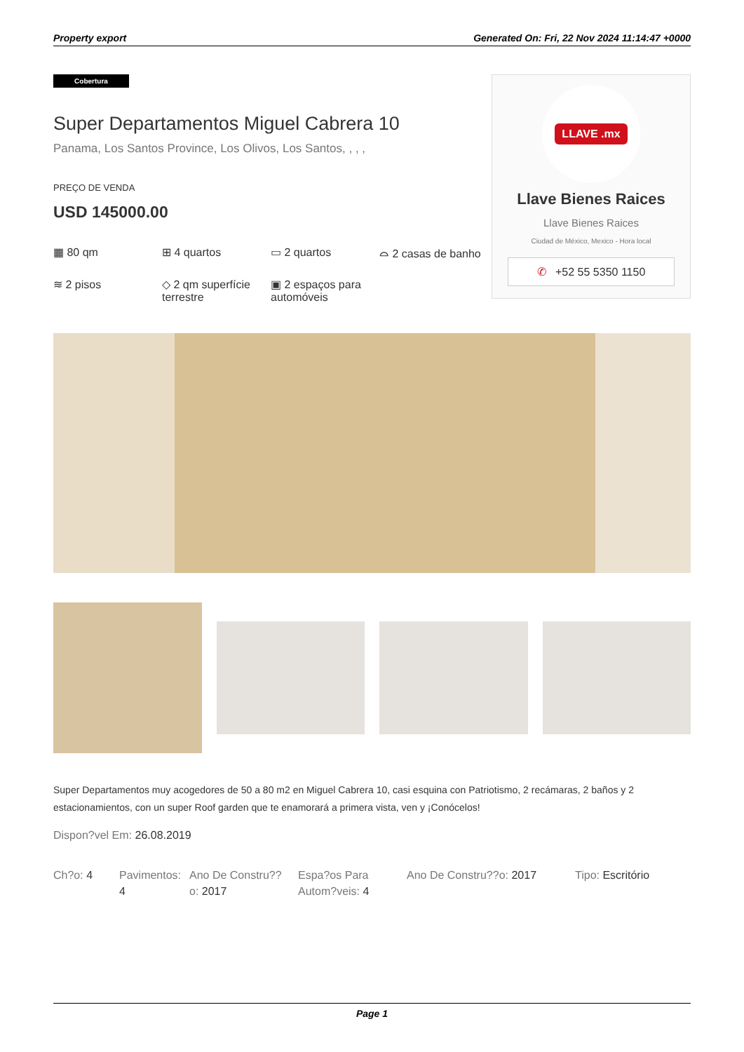Property export Generated On: Fri, 22 Nov 2024 11:14:47 +0000
Cobertura
Super Departamentos Miguel Cabrera 10
Panama, Los Santos Province, Los Olivos, Los Santos, , , ,
PREÇO DE VENDA
USD 145000.00
▦ 80 qm
⊞ 4 quartos
▭ 2 quartos
⌓ 2 casas de banho
≋ 2 pisos
◇ 2 qm superfície terrestre
▣ 2 espaços para automóveis
LLAVE .mx
Llave Bienes Raices
Llave Bienes Raices
Ciudad de México, Mexico - Hora local
✆ +52 55 5350 1150
Super Departamentos muy acogedores de 50 a 80 m2 en Miguel Cabrera 10, casi esquina con Patriotismo, 2 recámaras, 2 baños y 2 estacionamientos, con un super Roof garden que te enamorará a primera vista, ven y ¡Conócelos!
Dispon?vel Em: 26.08.2019
Ch?o: 4 Pavimentos: 4
Ano De Constru??o: 2017
Espa?os Para Autom?veis: 4
Ano De Constru??o: 2017
Tipo: Escritório
Page 1